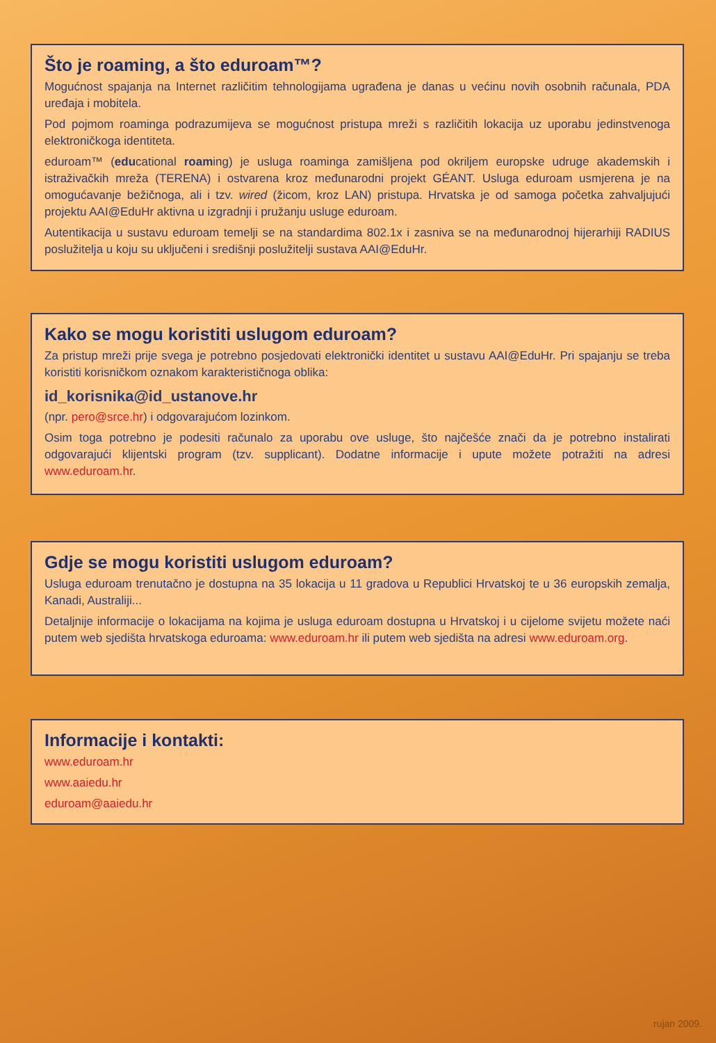Što je roaming, a što eduroam™?
Mogućnost spajanja na Internet različitim tehnologijama ugrađena je danas u većinu novih osobnih računala, PDA uređaja i mobitela.
Pod pojmom roaminga podrazumijeva se mogućnost pristupa mreži s različitih lokacija uz uporabu jedinstvenoga elektroničkoga identiteta.
eduroam™ (educational roaming) je usluga roaminga zamišljena pod okriljem europske udruge akademskih i istraživačkih mreža (TERENA) i ostvarena kroz međunarodni projekt GÉANT. Usluga eduroam usmjerena je na omogućavanje bežičnoga, ali i tzv. wired (žicom, kroz LAN) pristupa. Hrvatska je od samoga početka zahvaljujući projektu AAI@EduHr aktivna u izgradnji i pružanju usluge eduroam.
Autentikacija u sustavu eduroam temelji se na standardima 802.1x i zasniva se na međunarodnoj hijerarhiji RADIUS poslužitelja u koju su uključeni i središnji poslužitelji sustava AAI@EduHr.
Kako se mogu koristiti uslugom eduroam?
Za pristup mreži prije svega je potrebno posjedovati elektronički identitet u sustavu AAI@EduHr. Pri spajanju se treba koristiti korisničkom oznakom karakterističnoga oblika:
id_korisnika@id_ustanove.hr
(npr. pero@srce.hr) i odgovarajućom lozinkom.
Osim toga potrebno je podesiti računalo za uporabu ove usluge, što najčešće znači da je potrebno instalirati odgovarajući klijentski program (tzv. supplicant). Dodatne informacije i upute možete potražiti na adresi www.eduroam.hr.
Gdje se mogu koristiti uslugom eduroam?
Usluga eduroam trenutačno je dostupna na 35 lokacija u 11 gradova u Republici Hrvatskoj te u 36 europskih zemalja, Kanadi, Australiji...
Detaljnije informacije o lokacijama na kojima je usluga eduroam dostupna u Hrvatskoj i u cijelome svijetu možete naći putem web sjedišta hrvatskoga eduroama: www.eduroam.hr ili putem web sjedišta na adresi www.eduroam.org.
Informacije i kontakti:
www.eduroam.hr
www.aaiedu.hr
eduroam@aaiedu.hr
rujan 2009.